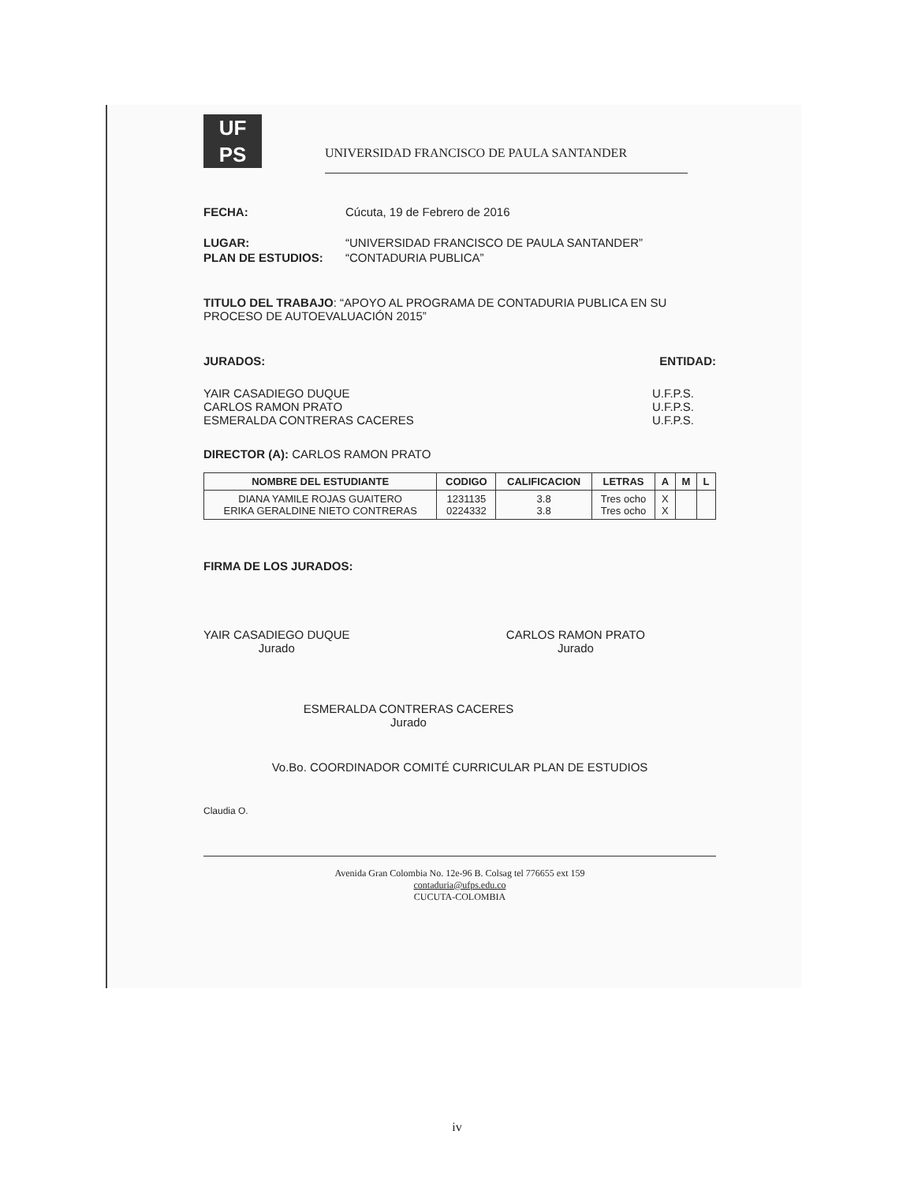UF
PS UNIVERSIDAD FRANCISCO DE PAULA SANTANDER
FECHA: Cúcuta, 19 de Febrero de 2016
LUGAR: “UNIVERSIDAD FRANCISCO DE PAULA SANTANDER”
PLAN DE ESTUDIOS: “CONTADURIA PUBLICA”
TITULO DEL TRABAJO: “APOYO AL PROGRAMA DE CONTADURIA PUBLICA EN SU PROCESO DE AUTOEVALUACIÓN 2015”
JURADOS: ENTIDAD:
YAIR CASADIEGO DUQUE
CARLOS RAMON PRATO
ESMERALDA CONTRERAS CACERES
U.F.P.S.
U.F.P.S.
U.F.P.S.
DIRECTOR (A): CARLOS RAMON PRATO
| NOMBRE DEL ESTUDIANTE | CODIGO | CALIFICACION | LETRAS | A | M | L |
| --- | --- | --- | --- | --- | --- | --- |
| DIANA YAMILE ROJAS GUAITERO ERIKA GERALDINE NIETO CONTRERAS | 1231135 0224332 | 3.8 3.8 | Tres ocho Tres ocho | X X | | |
FIRMA DE LOS JURADOS:
YAIR CASADIEGO DUQUE
Jurado
CARLOS RAMON PRATO
Jurado
ESMERALDA CONTRERAS CACERES
Jurado
Vo.Bo. COORDINADOR COMITÉ CURRICULAR PLAN DE ESTUDIOS
Claudia O.
Avenida Gran Colombia No. 12e-96 B. Colsag tel 776655 ext 159
contaduria@ufps.edu.co
CUCUTA-COLOMBIA
iv